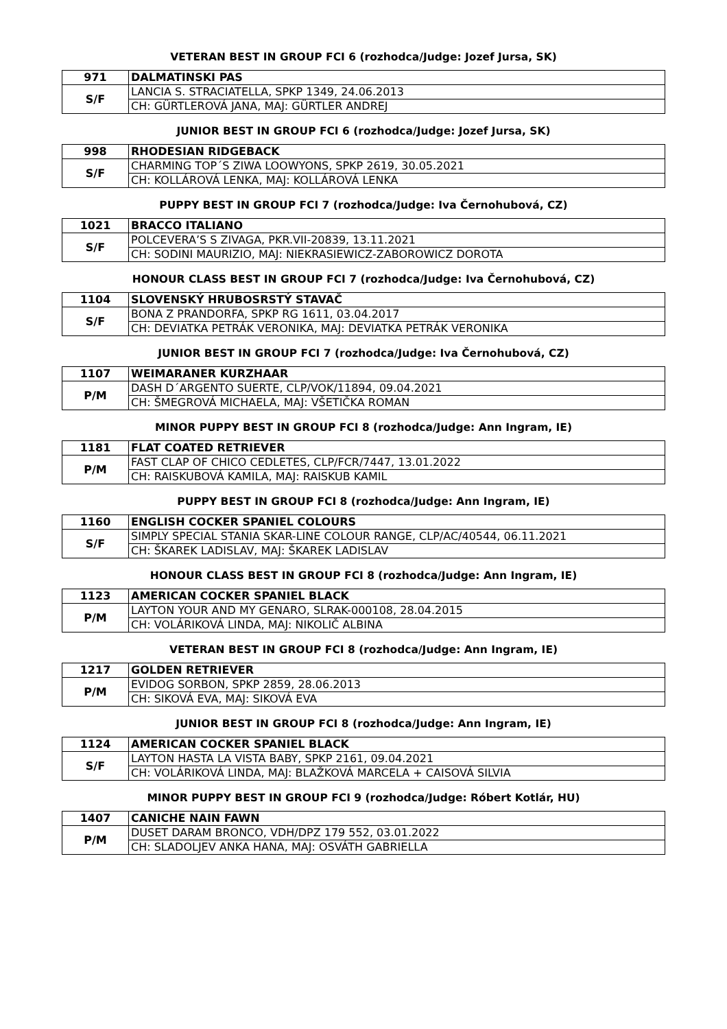VETERAN BEST IN GROUP FCI 6 (rozhodca/Judge: Jozef Jursa, SK)
| 971 | DALMATINSKI PAS |
| S/F | LANCIA S. STRACIATELLA, SPKP 1349, 24.06.2013 |
| | CH: GÜRTLEROVÁ JANA, MAJ: GÜRTLER ANDREJ |
JUNIOR BEST IN GROUP FCI 6 (rozhodca/Judge: Jozef Jursa, SK)
| 998 | RHODESIAN RIDGEBACK |
| S/F | CHARMING TOP´S ZIWA LOOWYONS, SPKP 2619, 30.05.2021 |
| | CH: KOLLÁROVÁ LENKA, MAJ: KOLLÁROVÁ LENKA |
PUPPY BEST IN GROUP FCI 7 (rozhodca/Judge: Iva Černohubová, CZ)
| 1021 | BRACCO ITALIANO |
| S/F | POLCEVERA’S S ZIVAGA, PKR.VII-20839, 13.11.2021 |
| | CH: SODINI MAURIZIO, MAJ: NIEKRASIEWICZ-ZABOROWICZ DOROTA |
HONOUR CLASS BEST IN GROUP FCI 7 (rozhodca/Judge: Iva Černohubová, CZ)
| 1104 | SLOVENSKÝ HRUBOSRSTÝ STAVAČ |
| S/F | BONA Z PRANDORFA, SPKP RG 1611, 03.04.2017 |
| | CH: DEVIATKA PETRÁK VERONIKA, MAJ: DEVIATKA PETRÁK VERONIKA |
JUNIOR BEST IN GROUP FCI 7 (rozhodca/Judge: Iva Černohubová, CZ)
| 1107 | WEIMARANER KURZHAAR |
| P/M | DASH D´ARGENTO SUERTE, CLP/VOK/11894, 09.04.2021 |
| | CH: ŠMEGROVÁ MICHAELA, MAJ: VŠETIČKA ROMAN |
MINOR PUPPY BEST IN GROUP FCI 8 (rozhodca/Judge: Ann Ingram, IE)
| 1181 | FLAT COATED RETRIEVER |
| P/M | FAST CLAP OF CHICO CEDLETES, CLP/FCR/7447, 13.01.2022 |
| | CH: RAISKUBOVÁ KAMILA, MAJ: RAISKUB KAMIL |
PUPPY BEST IN GROUP FCI 8 (rozhodca/Judge: Ann Ingram, IE)
| 1160 | ENGLISH COCKER SPANIEL COLOURS |
| S/F | SIMPLY SPECIAL STANIA SKAR-LINE COLOUR RANGE, CLP/AC/40544, 06.11.2021 |
| | CH: ŠKAREK LADISLAV, MAJ: ŠKAREK LADISLAV |
HONOUR CLASS BEST IN GROUP FCI 8 (rozhodca/Judge: Ann Ingram, IE)
| 1123 | AMERICAN COCKER SPANIEL BLACK |
| P/M | LAYTON YOUR AND MY GENARO, SLRAK-000108, 28.04.2015 |
| | CH: VOLÁRIKOVÁ LINDA, MAJ: NIKOLIČ ALBINA |
VETERAN BEST IN GROUP FCI 8 (rozhodca/Judge: Ann Ingram, IE)
| 1217 | GOLDEN RETRIEVER |
| P/M | EVIDOG SORBON, SPKP 2859, 28.06.2013 |
| | CH: SIKOVÁ EVA, MAJ: SIKOVÁ EVA |
JUNIOR BEST IN GROUP FCI 8 (rozhodca/Judge: Ann Ingram, IE)
| 1124 | AMERICAN COCKER SPANIEL BLACK |
| S/F | LAYTON HASTA LA VISTA BABY, SPKP 2161, 09.04.2021 |
| | CH: VOLÁRIKOVÁ LINDA, MAJ: BLAŽKOVÁ MARCELA + CAISOVÁ SILVIA |
MINOR PUPPY BEST IN GROUP FCI 9 (rozhodca/Judge: Róbert Kotlár, HU)
| 1407 | CANICHE NAIN FAWN |
| P/M | DUSET DARAM BRONCO, VDH/DPZ 179 552, 03.01.2022 |
| | CH: SLADOLJEV ANKA HANA, MAJ: OSVÁTH GABRIELLA |